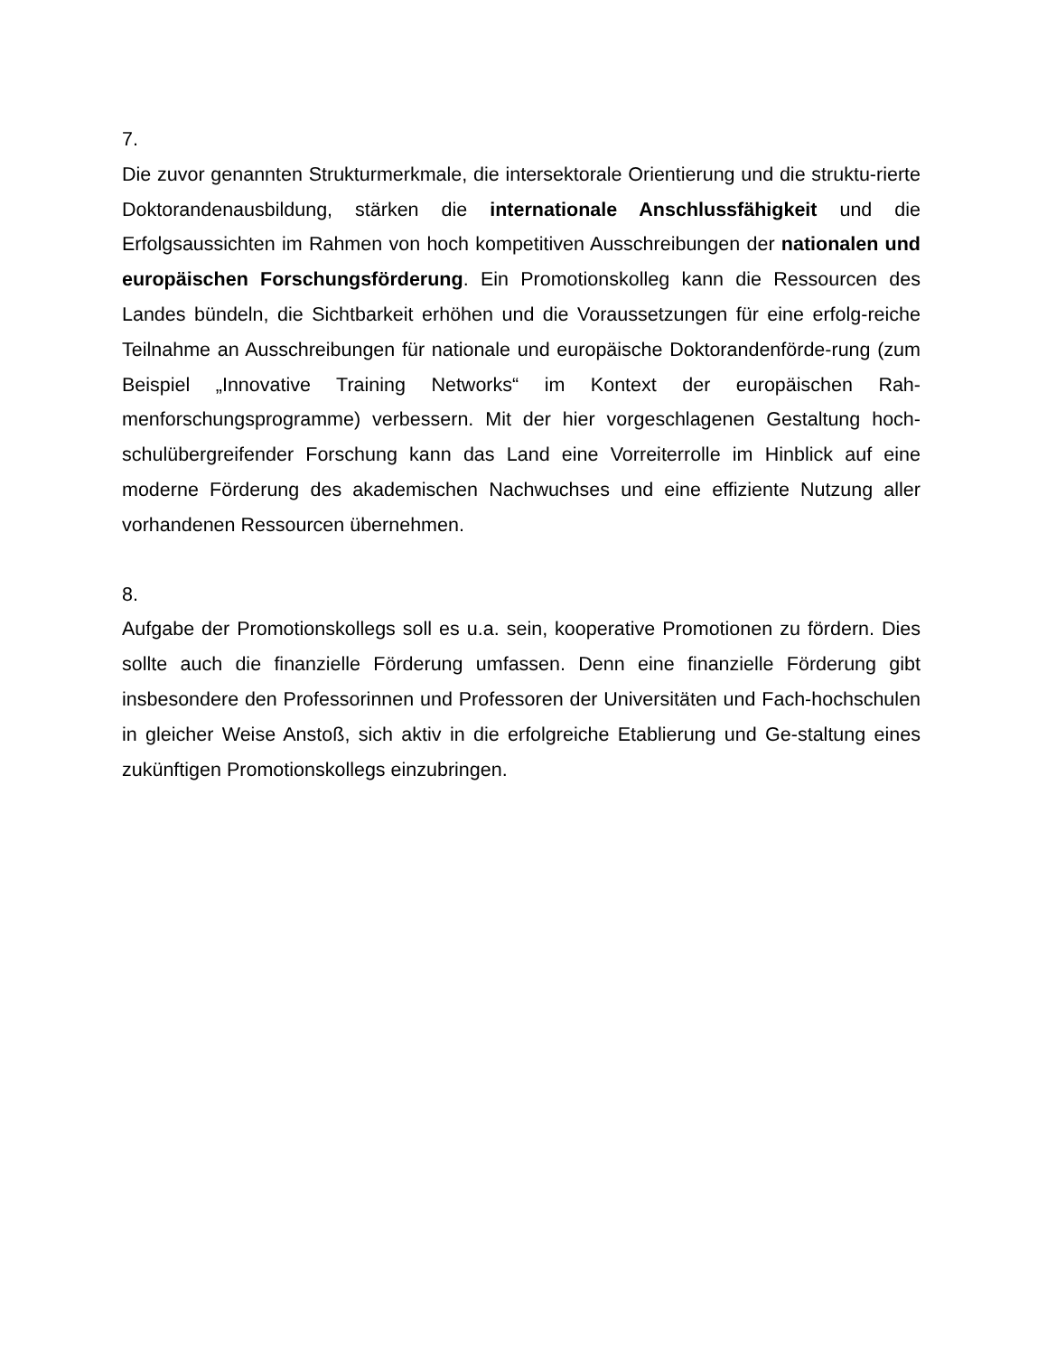7.
Die zuvor genannten Strukturmerkmale, die intersektorale Orientierung und die struktu-rierte Doktorandenausbildung, stärken die internationale Anschlussfähigkeit und die Erfolgsaussichten im Rahmen von hoch kompetitiven Ausschreibungen der nationalen und europäischen Forschungsförderung. Ein Promotionskolleg kann die Ressourcen des Landes bündeln, die Sichtbarkeit erhöhen und die Voraussetzungen für eine erfolg-reiche Teilnahme an Ausschreibungen für nationale und europäische Doktorandenförde-rung (zum Beispiel „Innovative Training Networks“ im Kontext der europäischen Rah-menforschungsprogramme) verbessern. Mit der hier vorgeschlagenen Gestaltung hoch-schulübergreifender Forschung kann das Land eine Vorreiterrolle im Hinblick auf eine moderne Förderung des akademischen Nachwuchses und eine effiziente Nutzung aller vorhandenen Ressourcen übernehmen.
8.
Aufgabe der Promotionskollegs soll es u.a. sein, kooperative Promotionen zu fördern. Dies sollte auch die finanzielle Förderung umfassen. Denn eine finanzielle Förderung gibt insbesondere den Professorinnen und Professoren der Universitäten und Fach-hochschulen in gleicher Weise Anstoß, sich aktiv in die erfolgreiche Etablierung und Ge-staltung eines zukünftigen Promotionskollegs einzubringen.